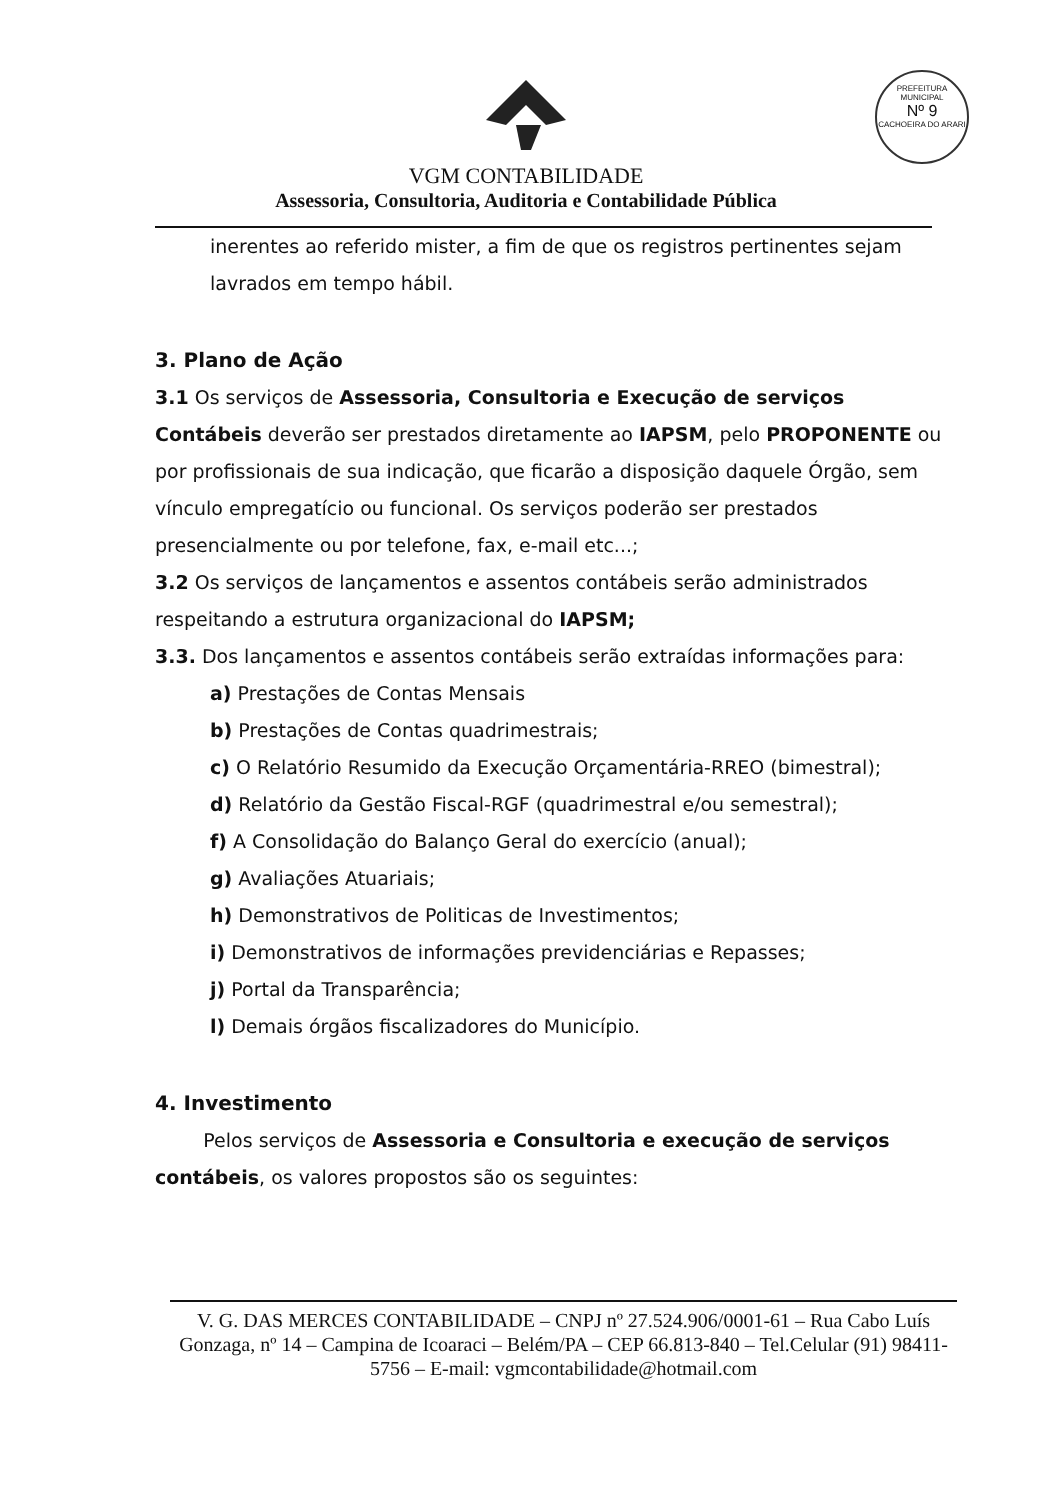PREFEITURA MUNICIPAL
Nº 9
CACHOEIRA DO ARARI
VGM CONTABILIDADE
Assessoria, Consultoria, Auditoria e Contabilidade Pública
inerentes ao referido mister, a fim de que os registros pertinentes sejam lavrados em tempo hábil.
3. Plano de Ação
3.1 Os serviços de Assessoria, Consultoria e Execução de serviços Contábeis deverão ser prestados diretamente ao IAPSM, pelo PROPONENTE ou por profissionais de sua indicação, que ficarão a disposição daquele Órgão, sem vínculo empregatício ou funcional. Os serviços poderão ser prestados presencialmente ou por telefone, fax, e-mail etc...;
3.2 Os serviços de lançamentos e assentos contábeis serão administrados respeitando a estrutura organizacional do IAPSM;
3.3. Dos lançamentos e assentos contábeis serão extraídas informações para:
a) Prestações de Contas Mensais
b) Prestações de Contas quadrimestrais;
c) O Relatório Resumido da Execução Orçamentária-RREO (bimestral);
d) Relatório da Gestão Fiscal-RGF (quadrimestral e/ou semestral);
f) A Consolidação do Balanço Geral do exercício (anual);
g) Avaliações Atuariais;
h) Demonstrativos de Politicas de Investimentos;
i) Demonstrativos de informações previdenciárias e Repasses;
j) Portal da Transparência;
l) Demais órgãos fiscalizadores do Município.
4. Investimento
Pelos serviços de Assessoria e Consultoria e execução de serviços contábeis, os valores propostos são os seguintes:
V. G. DAS MERCES CONTABILIDADE – CNPJ nº 27.524.906/0001-61 – Rua Cabo Luís Gonzaga, nº 14 – Campina de Icoaraci – Belém/PA – CEP 66.813-840 – Tel.Celular (91) 98411-5756 – E-mail: vgmcontabilidade@hotmail.com